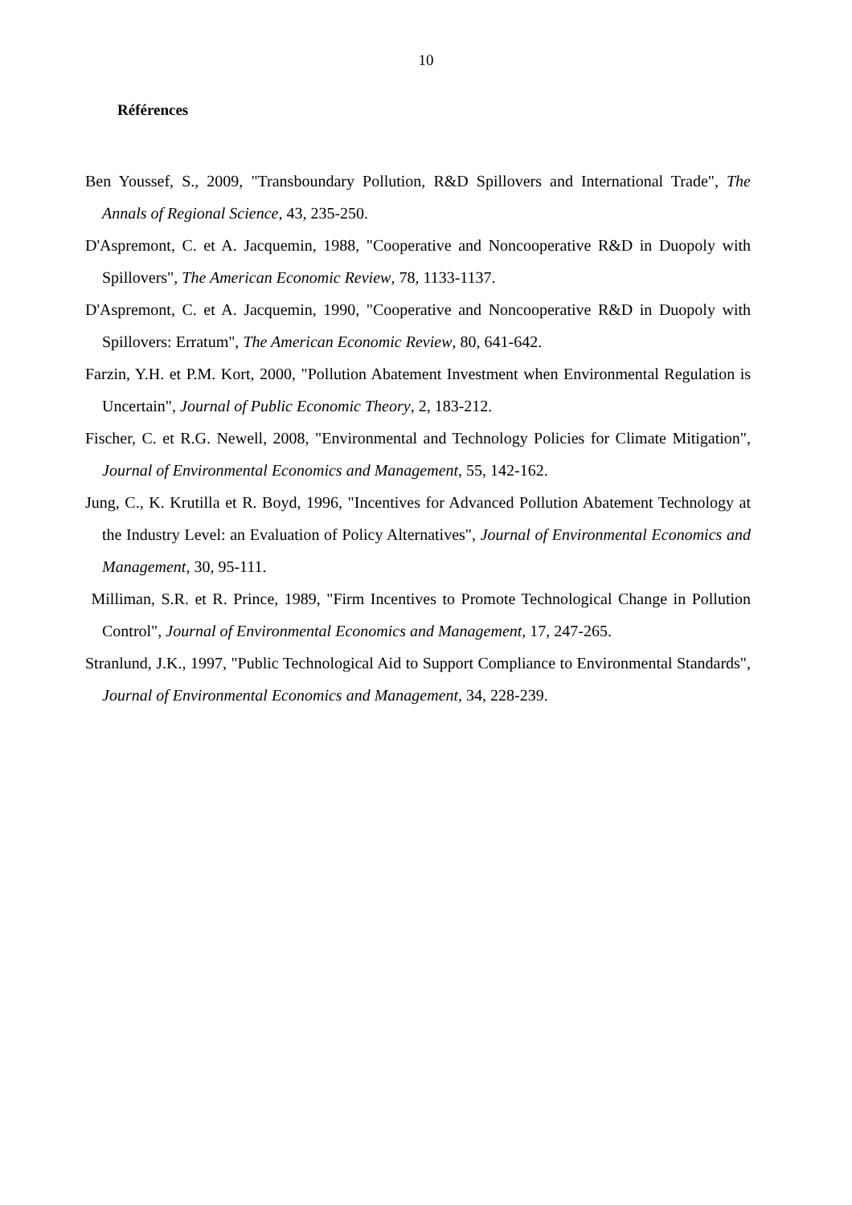10
Références
Ben Youssef, S., 2009, "Transboundary Pollution, R&D Spillovers and International Trade", The Annals of Regional Science, 43, 235-250.
D'Aspremont, C. et A. Jacquemin, 1988, "Cooperative and Noncooperative R&D in Duopoly with Spillovers", The American Economic Review, 78, 1133-1137.
D'Aspremont, C. et A. Jacquemin, 1990, "Cooperative and Noncooperative R&D in Duopoly with Spillovers: Erratum", The American Economic Review, 80, 641-642.
Farzin, Y.H. et P.M. Kort, 2000, "Pollution Abatement Investment when Environmental Regulation is Uncertain", Journal of Public Economic Theory, 2, 183-212.
Fischer, C. et R.G. Newell, 2008, "Environmental and Technology Policies for Climate Mitigation", Journal of Environmental Economics and Management, 55, 142-162.
Jung, C., K. Krutilla et R. Boyd, 1996, "Incentives for Advanced Pollution Abatement Technology at the Industry Level: an Evaluation of Policy Alternatives", Journal of Environmental Economics and Management, 30, 95-111.
Milliman, S.R. et R. Prince, 1989, "Firm Incentives to Promote Technological Change in Pollution Control", Journal of Environmental Economics and Management, 17, 247-265.
Stranlund, J.K., 1997, "Public Technological Aid to Support Compliance to Environmental Standards", Journal of Environmental Economics and Management, 34, 228-239.